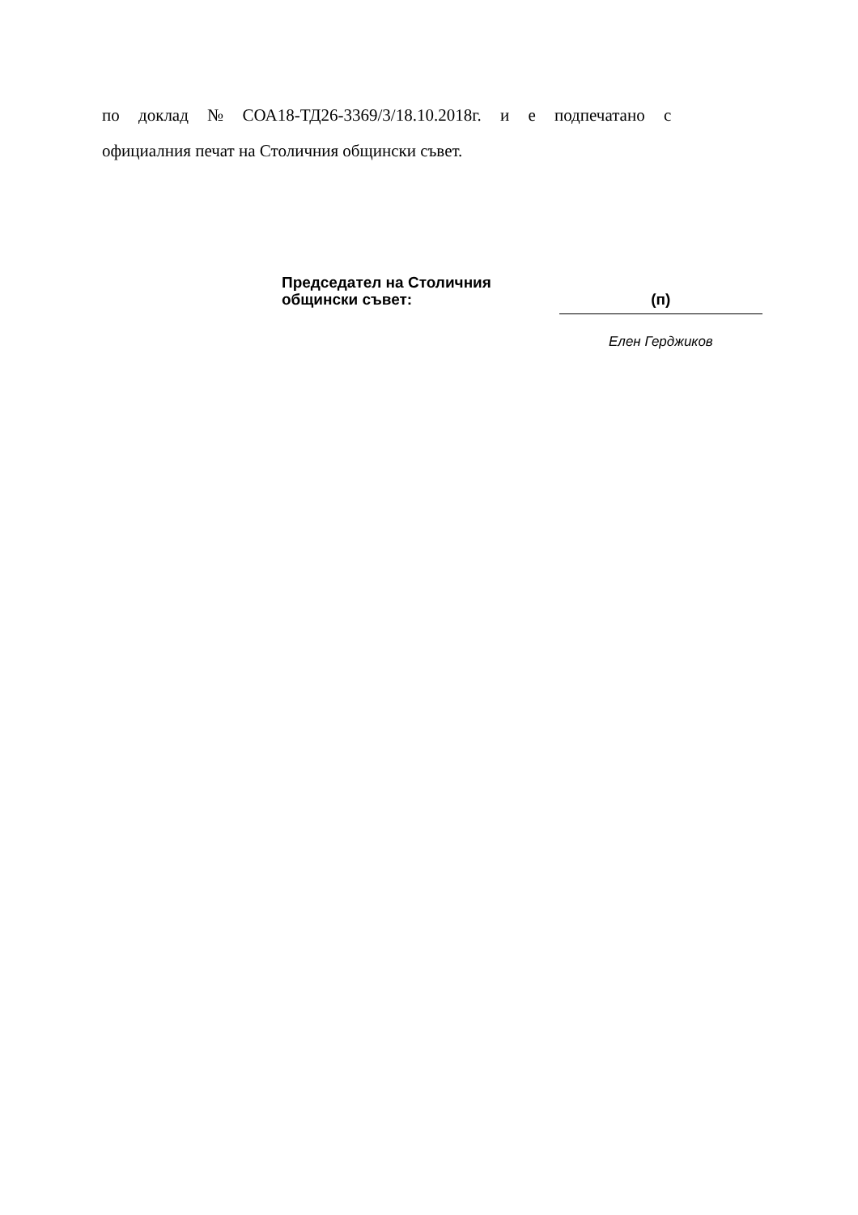по доклад № СОА18-ТД26-3369/3/18.10.2018г. и е подпечатано с
официалния печат на Столичния общински съвет.
Председател на Столичния
общински съвет:
(п)
Елен Герджиков